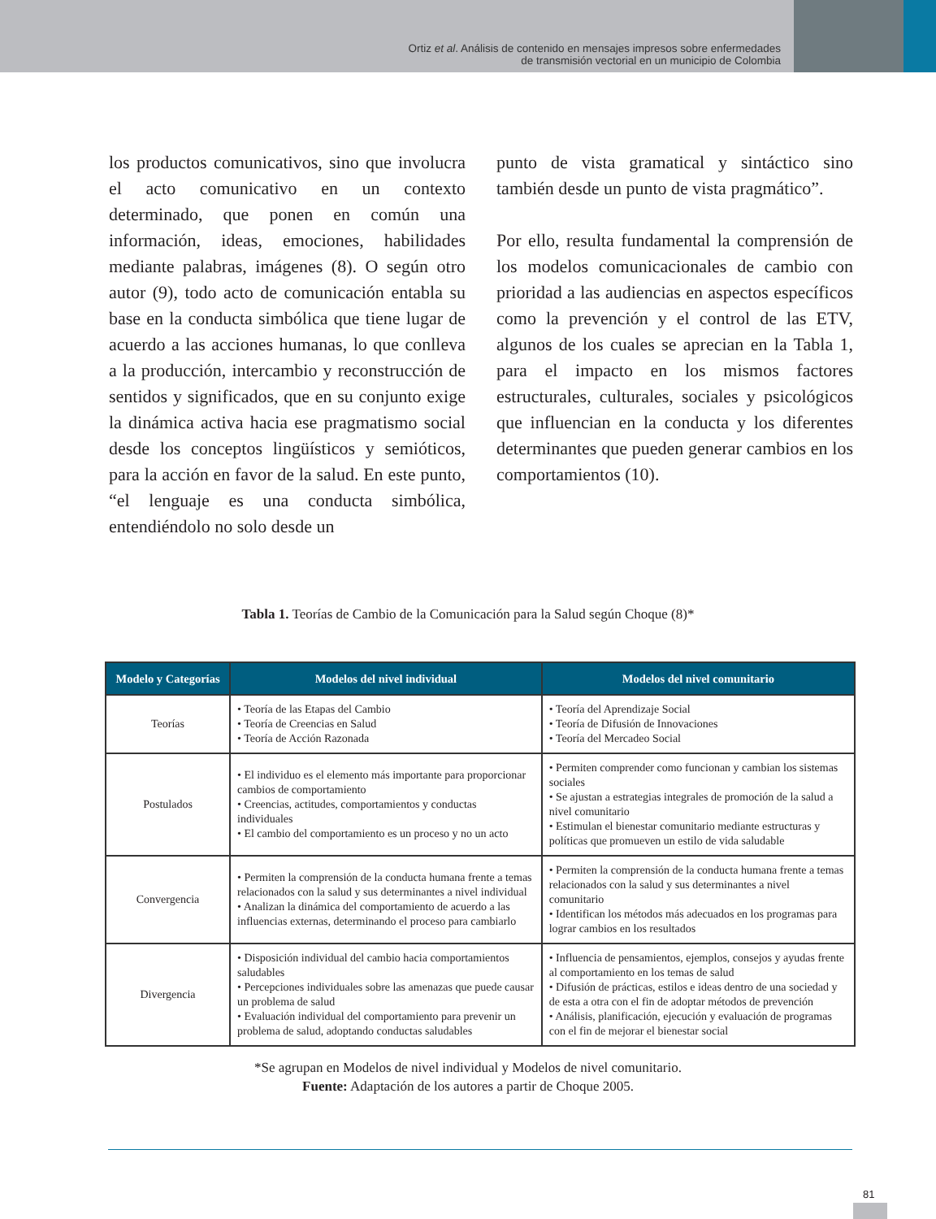Ortiz et al. Análisis de contenido en mensajes impresos sobre enfermedades
de transmisión vectorial en un municipio de Colombia
los productos comunicativos, sino que involucra el acto comunicativo en un contexto determinado, que ponen en común una información, ideas, emociones, habilidades mediante palabras, imágenes (8). O según otro autor (9), todo acto de comunicación entabla su base en la conducta simbólica que tiene lugar de acuerdo a las acciones humanas, lo que conlleva a la producción, intercambio y reconstrucción de sentidos y significados, que en su conjunto exige la dinámica activa hacia ese pragmatismo social desde los conceptos lingüísticos y semióticos, para la acción en favor de la salud. En este punto, “el lenguaje es una conducta simbólica, entendiéndolo no solo desde un
punto de vista gramatical y sintáctico sino también desde un punto de vista pragmático”.
Por ello, resulta fundamental la comprensión de los modelos comunicacionales de cambio con prioridad a las audiencias en aspectos específicos como la prevención y el control de las ETV, algunos de los cuales se aprecian en la Tabla 1, para el impacto en los mismos factores estructurales, culturales, sociales y psicológicos que influencian en la conducta y los diferentes determinantes que pueden generar cambios en los comportamientos (10).
Tabla 1. Teorías de Cambio de la Comunicación para la Salud según Choque (8)*
| Modelo y Categorías | Modelos del nivel individual | Modelos del nivel comunitario |
| --- | --- | --- |
| Teorías | • Teoría de las Etapas del Cambio • Teoría de Creencias en Salud • Teoría de Acción Razonada | • Teoría del Aprendizaje Social • Teoría de Difusión de Innovaciones • Teoría del Mercadeo Social |
| Postulados | • El individuo es el elemento más importante para proporcionar cambios de comportamiento • Creencias, actitudes, comportamientos y conductas individuales • El cambio del comportamiento es un proceso y no un acto | • Permiten comprender como funcionan y cambian los sistemas sociales • Se ajustan a estrategias integrales de promoción de la salud a nivel comunitario • Estimulan el bienestar comunitario mediante estructuras y políticas que promueven un estilo de vida saludable |
| Convergencia | • Permiten la comprensión de la conducta humana frente a temas relacionados con la salud y sus determinantes a nivel individual • Analizan la dinámica del comportamiento de acuerdo a las influencias externas, determinando el proceso para cambiarlo | • Permiten la comprensión de la conducta humana frente a temas relacionados con la salud y sus determinantes a nivel comunitario • Identifican los métodos más adecuados en los programas para lograr cambios en los resultados |
| Divergencia | • Disposición individual del cambio hacia comportamientos saludables • Percepciones individuales sobre las amenazas que puede causar un problema de salud • Evaluación individual del comportamiento para prevenir un problema de salud, adoptando conductas saludables | • Influencia de pensamientos, ejemplos, consejos y ayudas frente al comportamiento en los temas de salud • Difusión de prácticas, estilos e ideas dentro de una sociedad y de esta a otra con el fin de adoptar métodos de prevención • Análisis, planificación, ejecución y evaluación de programas con el fin de mejorar el bienestar social |
*Se agrupan en Modelos de nivel individual y Modelos de nivel comunitario.
Fuente: Adaptación de los autores a partir de Choque 2005.
81